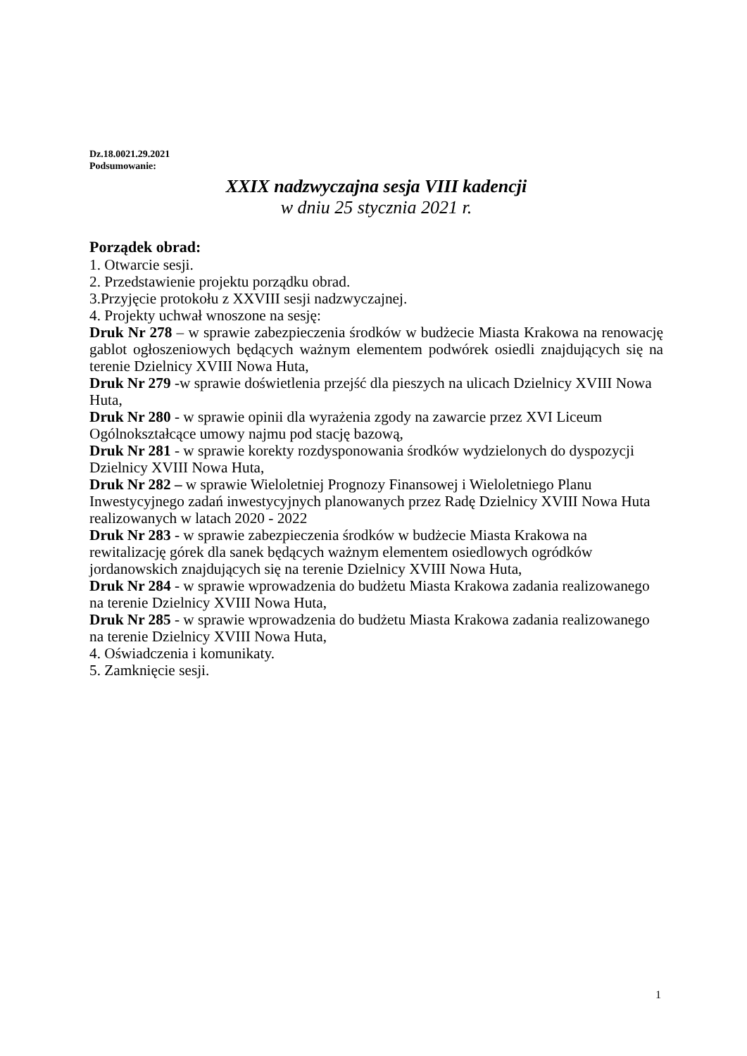Dz.18.0021.29.2021
Podsumowanie:
XXIX nadzwyczajna sesja VIII kadencji
w dniu 25 stycznia 2021 r.
Porządek obrad:
1. Otwarcie sesji.
2. Przedstawienie projektu porządku obrad.
3.Przyjęcie protokołu z XXVIII sesji nadzwyczajnej.
4. Projekty uchwał wnoszone na sesję:
Druk Nr 278 – w sprawie zabezpieczenia środków w budżecie Miasta Krakowa na renowację gablot ogłoszeniowych będących ważnym elementem podwórek osiedli znajdujących się na terenie Dzielnicy XVIII Nowa Huta,
Druk Nr 279 -w sprawie doświetlenia przejść dla pieszych na ulicach Dzielnicy XVIII Nowa Huta,
Druk Nr 280 - w sprawie opinii dla wyrażenia zgody na zawarcie przez XVI Liceum Ogólnokształcące umowy najmu pod stację bazową,
Druk Nr 281 - w sprawie korekty rozdysponowania środków wydzielonych do dyspozycji Dzielnicy XVIII Nowa Huta,
Druk Nr 282 – w sprawie Wieloletniej Prognozy Finansowej i Wieloletniego Planu Inwestycyjnego zadań inwestycyjnych planowanych przez Radę Dzielnicy XVIII Nowa Huta realizowanych w latach 2020 - 2022
Druk Nr 283 - w sprawie zabezpieczenia środków w budżecie Miasta Krakowa na rewitalizację górek dla sanek będących ważnym elementem osiedlowych ogródków jordanowskich znajdujących się na terenie Dzielnicy XVIII Nowa Huta,
Druk Nr 284 - w sprawie wprowadzenia do budżetu Miasta Krakowa zadania realizowanego na terenie Dzielnicy XVIII Nowa Huta,
Druk Nr 285 - w sprawie wprowadzenia do budżetu Miasta Krakowa zadania realizowanego na terenie Dzielnicy XVIII Nowa Huta,
4. Oświadczenia i komunikaty.
5. Zamknięcie sesji.
1